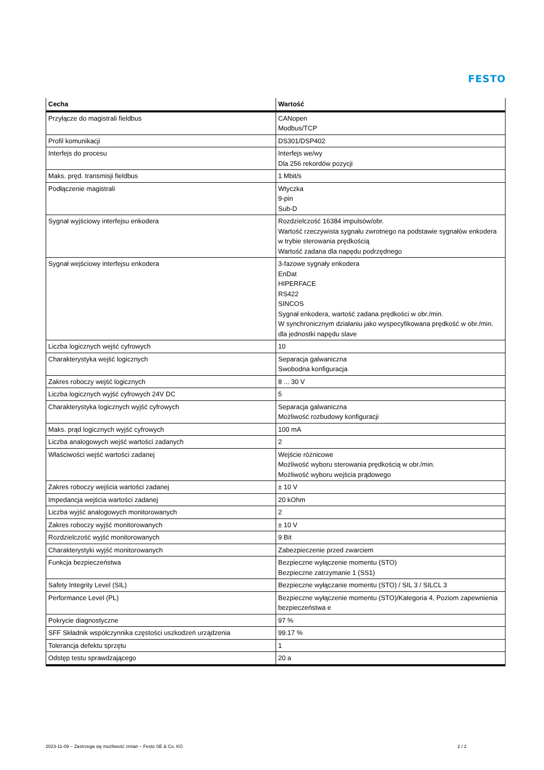FESTO
| Cecha | Wartość |
| --- | --- |
| Przyłącze do magistrali fieldbus | CANopen Modbus/TCP |
| Profil komunikacji | DS301/DSP402 |
| Interfejs do procesu | Interfejs we/wy Dla 256 rekordów pozycji |
| Maks. pręd. transmisji fieldbus | 1 Mbit/s |
| Podłączenie magistrali | Wtyczka 9-pin Sub-D |
| Sygnał wyjściowy interfejsu enkodera | Rozdzielczość 16384 impulsów/obr. Wartość rzeczywista sygnału zwrotnego na podstawie sygnałów enkodera w trybie sterowania prędkością Wartość zadana dla napędu podrzędnego |
| Sygnał wejściowy interfejsu enkodera | 3-fazowe sygnały enkodera EnDat HIPERFACE RS422 SINCOS Sygnał enkodera, wartość zadana prędkości w obr./min. W synchronicznym działaniu jako wyspecyfikowana prędkość w obr./min. dla jednostki napędu slave |
| Liczba logicznych wejść cyfrowych | 10 |
| Charakterystyka wejść logicznych | Separacja galwaniczna Swobodna konfiguracja |
| Zakres roboczy wejść logicznych | 8 ... 30 V |
| Liczba logicznych wyjść cyfrowych 24V DC | 5 |
| Charakterystyka logicznych wyjść cyfrowych | Separacja galwaniczna Możliwość rozbudowy konfiguracji |
| Maks. prąd logicznych wyjść cyfrowych | 100 mA |
| Liczba analogowych wejść wartości zadanych | 2 |
| Właściwości wejść wartości zadanej | Wejście różnicowe Możliwość wyboru sterowania prędkością w obr./min. Możliwość wyboru wejścia prądowego |
| Zakres roboczy wejścia wartości zadanej | ± 10 V |
| Impedancja wejścia wartości zadanej | 20 kOhm |
| Liczba wyjść analogowych monitorowanych | 2 |
| Zakres roboczy wyjść monitorowanych | ± 10 V |
| Rozdzielczość wyjść monitorowanych | 9 Bit |
| Charakterystyki wyjść monitorowanych | Zabezpieczenie przed zwarciem |
| Funkcja bezpieczeństwa | Bezpieczne wyłączenie momentu (STO) Bezpieczne zatrzymanie 1 (SS1) |
| Safety Integrity Level (SIL) | Bezpieczne wyłączanie momentu (STO) / SIL 3 / SILCL 3 |
| Performance Level (PL) | Bezpieczne wyłączenie momentu (STO)/Kategoria 4, Poziom zapewnienia bezpieczeństwa e |
| Pokrycie diagnostyczne | 97 % |
| SFF Składnik współczynnika częstości uszkodzeń urządzenia | 99.17 % |
| Tolerancja defektu sprzętu | 1 |
| Odstęp testu sprawdzającego | 20 a |
2023-11-09 – Zastrzega się możliwość zmian – Festo SE & Co. KG 2 / 2